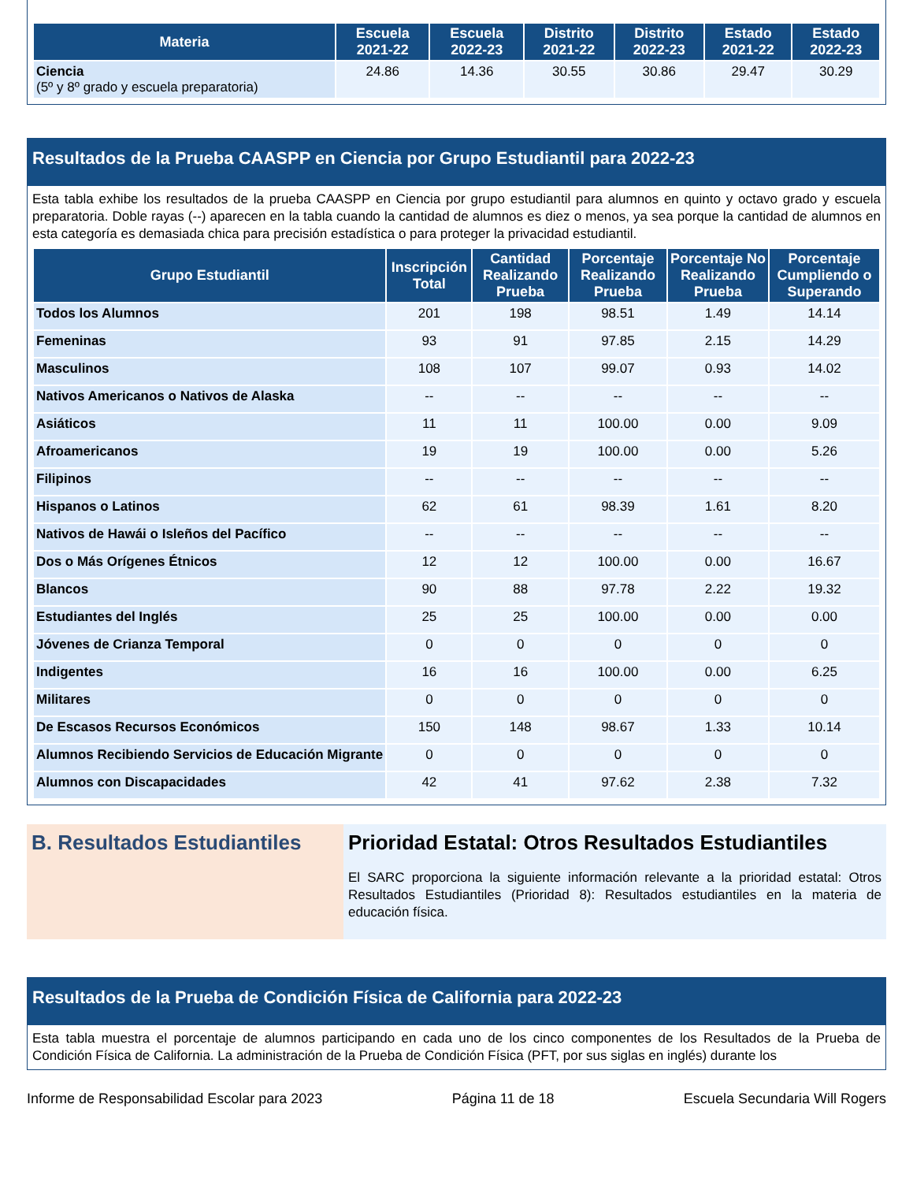| Materia | Escuela 2021-22 | Escuela 2022-23 | Distrito 2021-22 | Distrito 2022-23 | Estado 2021-22 | Estado 2022-23 |
| --- | --- | --- | --- | --- | --- | --- |
| Ciencia (5º y 8º grado y escuela preparatoria) | 24.86 | 14.36 | 30.55 | 30.86 | 29.47 | 30.29 |
Resultados de la Prueba CAASPP en Ciencia por Grupo Estudiantil para 2022-23
Esta tabla exhibe los resultados de la prueba CAASPP en Ciencia por grupo estudiantil para alumnos en quinto y octavo grado y escuela preparatoria. Doble rayas (--) aparecen en la tabla cuando la cantidad de alumnos es diez o menos, ya sea porque la cantidad de alumnos en esta categoría es demasiada chica para precisión estadística o para proteger la privacidad estudiantil.
| Grupo Estudiantil | Inscripción Total | Cantidad Realizando Prueba | Porcentaje Realizando Prueba | Porcentaje No Realizando Prueba | Porcentaje Cumpliendo o Superando |
| --- | --- | --- | --- | --- | --- |
| Todos los Alumnos | 201 | 198 | 98.51 | 1.49 | 14.14 |
| Femeninas | 93 | 91 | 97.85 | 2.15 | 14.29 |
| Masculinos | 108 | 107 | 99.07 | 0.93 | 14.02 |
| Nativos Americanos o Nativos de Alaska | -- | -- | -- | -- | -- |
| Asiáticos | 11 | 11 | 100.00 | 0.00 | 9.09 |
| Afroamericanos | 19 | 19 | 100.00 | 0.00 | 5.26 |
| Filipinos | -- | -- | -- | -- | -- |
| Hispanos o Latinos | 62 | 61 | 98.39 | 1.61 | 8.20 |
| Nativos de Hawái o Isleños del Pacífico | -- | -- | -- | -- | -- |
| Dos o Más Orígenes Étnicos | 12 | 12 | 100.00 | 0.00 | 16.67 |
| Blancos | 90 | 88 | 97.78 | 2.22 | 19.32 |
| Estudiantes del Inglés | 25 | 25 | 100.00 | 0.00 | 0.00 |
| Jóvenes de Crianza Temporal | 0 | 0 | 0 | 0 | 0 |
| Indigentes | 16 | 16 | 100.00 | 0.00 | 6.25 |
| Militares | 0 | 0 | 0 | 0 | 0 |
| De Escasos Recursos Económicos | 150 | 148 | 98.67 | 1.33 | 10.14 |
| Alumnos Recibiendo Servicios de Educación Migrante | 0 | 0 | 0 | 0 | 0 |
| Alumnos con Discapacidades | 42 | 41 | 97.62 | 2.38 | 7.32 |
B. Resultados Estudiantiles
Prioridad Estatal: Otros Resultados Estudiantiles
El SARC proporciona la siguiente información relevante a la prioridad estatal: Otros Resultados Estudiantiles (Prioridad 8): Resultados estudiantiles en la materia de educación física.
Resultados de la Prueba de Condición Física de California para 2022-23
Esta tabla muestra el porcentaje de alumnos participando en cada uno de los cinco componentes de los Resultados de la Prueba de Condición Física de California. La administración de la Prueba de Condición Física (PFT, por sus siglas en inglés) durante los
Informe de Responsabilidad Escolar para 2023 Página 11 de 18 Escuela Secundaria Will Rogers